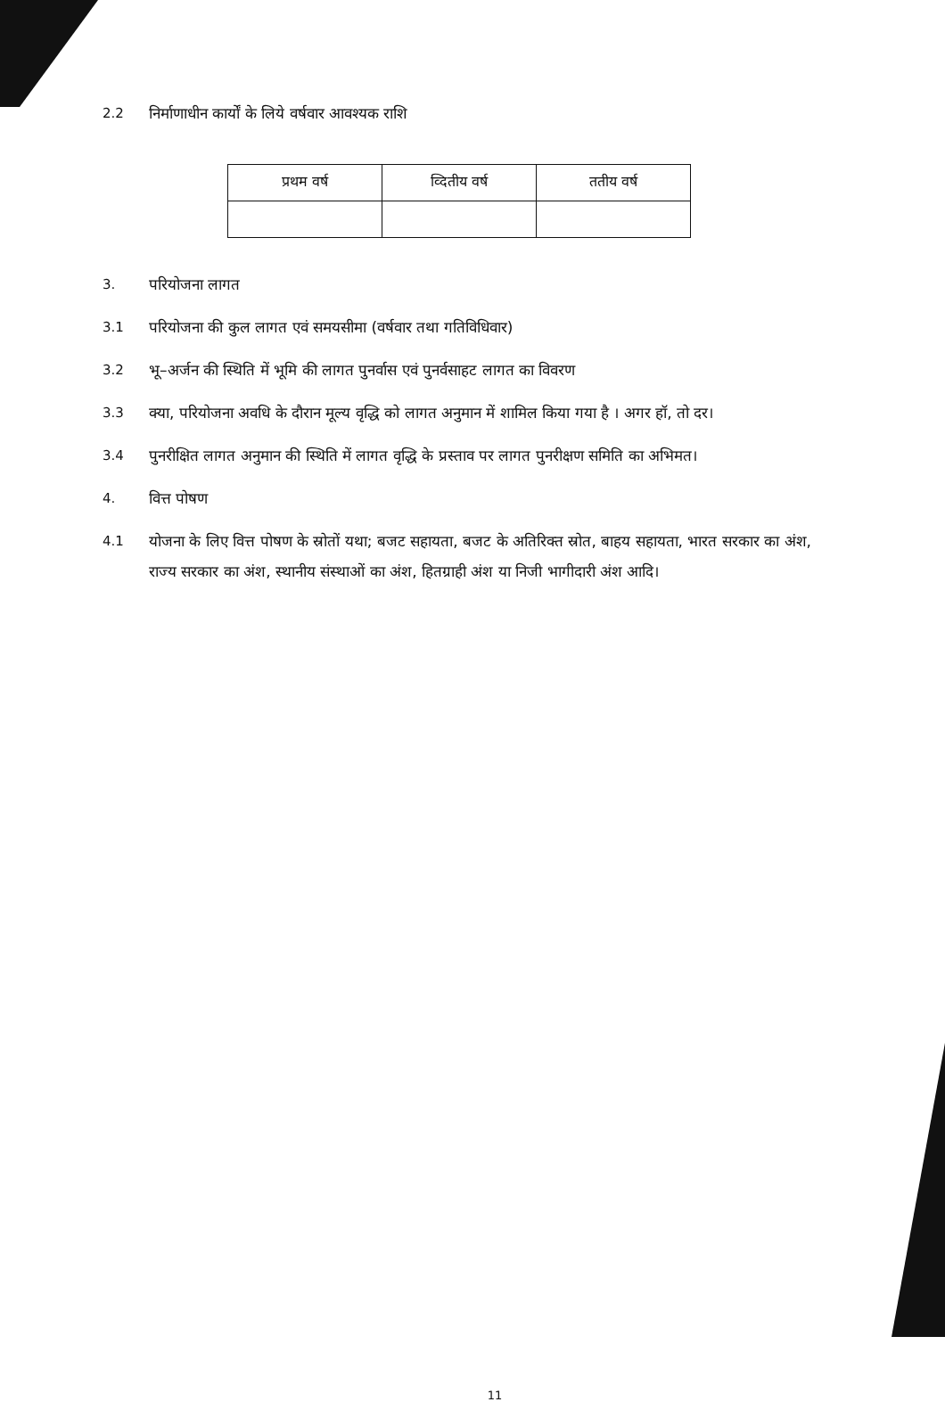2.2 निर्माणाधीन कार्यों के लिये वर्षवार आवश्यक राशि
| प्रथम वर्ष | व्दितीय वर्ष | ततीय वर्ष |
| --- | --- | --- |
3. परियोजना लागत
3.1 परियोजना की कुल लागत एवं समयसीमा (वर्षवार तथा गतिविधिवार)
3.2 भू–अर्जन की स्थिति में भूमि की लागत पुनर्वास एवं पुनर्वसाहट लागत का विवरण
3.3 क्या, परियोजना अवधि के दौरान मूल्य वृद्धि को लागत अनुमान में शामिल किया गया है । अगर हॉ, तो दर।
3.4 पुनरीक्षित लागत अनुमान की स्थिति में लागत वृद्धि के प्रस्ताव पर लागत पुनरीक्षण समिति का अभिमत।
4. वित्त पोषण
4.1 योजना के लिए वित्त पोषण के स्रोतों यथा; बजट सहायता, बजट के अतिरिक्त स्रोत, बाहय सहायता, भारत सरकार का अंश, राज्य सरकार का अंश, स्थानीय संस्थाओं का अंश, हितग्राही अंश या निजी भागीदारी अंश आदि।
11